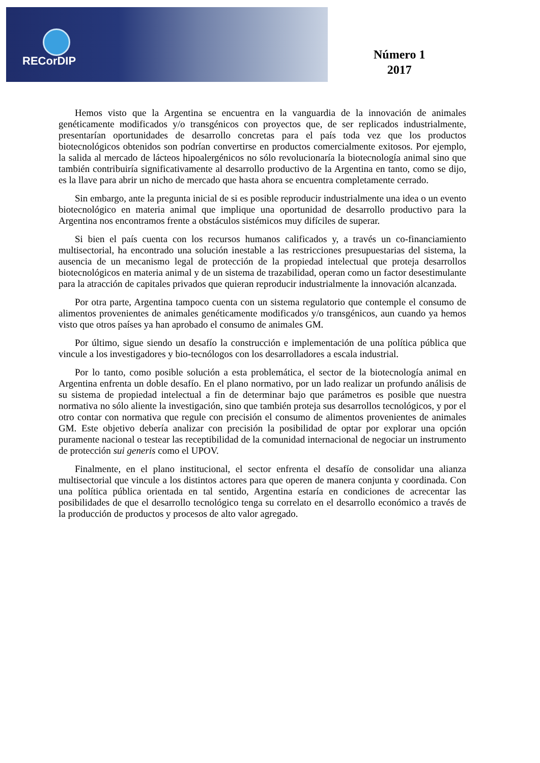RECorDIP
Número 1
2017
Hemos visto que la Argentina se encuentra en la vanguardia de la innovación de animales genéticamente modificados y/o transgénicos con proyectos que, de ser replicados industrialmente, presentarían oportunidades de desarrollo concretas para el país toda vez que los productos biotecnológicos obtenidos son podrían convertirse en productos comercialmente exitosos. Por ejemplo, la salida al mercado de lácteos hipoalergénicos no sólo revolucionaría la biotecnología animal sino que también contribuiría significativamente al desarrollo productivo de la Argentina en tanto, como se dijo, es la llave para abrir un nicho de mercado que hasta ahora se encuentra completamente cerrado.
Sin embargo, ante la pregunta inicial de si es posible reproducir industrialmente una idea o un evento biotecnológico en materia animal que implique una oportunidad de desarrollo productivo para la Argentina nos encontramos frente a obstáculos sistémicos muy difíciles de superar.
Si bien el país cuenta con los recursos humanos calificados y, a través un co-financiamiento multisectorial, ha encontrado una solución inestable a las restricciones presupuestarias del sistema, la ausencia de un mecanismo legal de protección de la propiedad intelectual que proteja desarrollos biotecnológicos en materia animal y de un sistema de trazabilidad, operan como un factor desestimulante para la atracción de capitales privados que quieran reproducir industrialmente la innovación alcanzada.
Por otra parte, Argentina tampoco cuenta con un sistema regulatorio que contemple el consumo de alimentos provenientes de animales genéticamente modificados y/o transgénicos, aun cuando ya hemos visto que otros países ya han aprobado el consumo de animales GM.
Por último, sigue siendo un desafío la construcción e implementación de una política pública que vincule a los investigadores y bio-tecnólogos con los desarrolladores a escala industrial.
Por lo tanto, como posible solución a esta problemática, el sector de la biotecnología animal en Argentina enfrenta un doble desafío. En el plano normativo, por un lado realizar un profundo análisis de su sistema de propiedad intelectual a fin de determinar bajo que parámetros es posible que nuestra normativa no sólo aliente la investigación, sino que también proteja sus desarrollos tecnológicos, y por el otro contar con normativa que regule con precisión el consumo de alimentos provenientes de animales GM. Este objetivo debería analizar con precisión la posibilidad de optar por explorar una opción puramente nacional o testear las receptibilidad de la comunidad internacional de negociar un instrumento de protección sui generis como el UPOV.
Finalmente, en el plano institucional, el sector enfrenta el desafío de consolidar una alianza multisectorial que vincule a los distintos actores para que operen de manera conjunta y coordinada. Con una política pública orientada en tal sentido, Argentina estaría en condiciones de acrecentar las posibilidades de que el desarrollo tecnológico tenga su correlato en el desarrollo económico a través de la producción de productos y procesos de alto valor agregado.